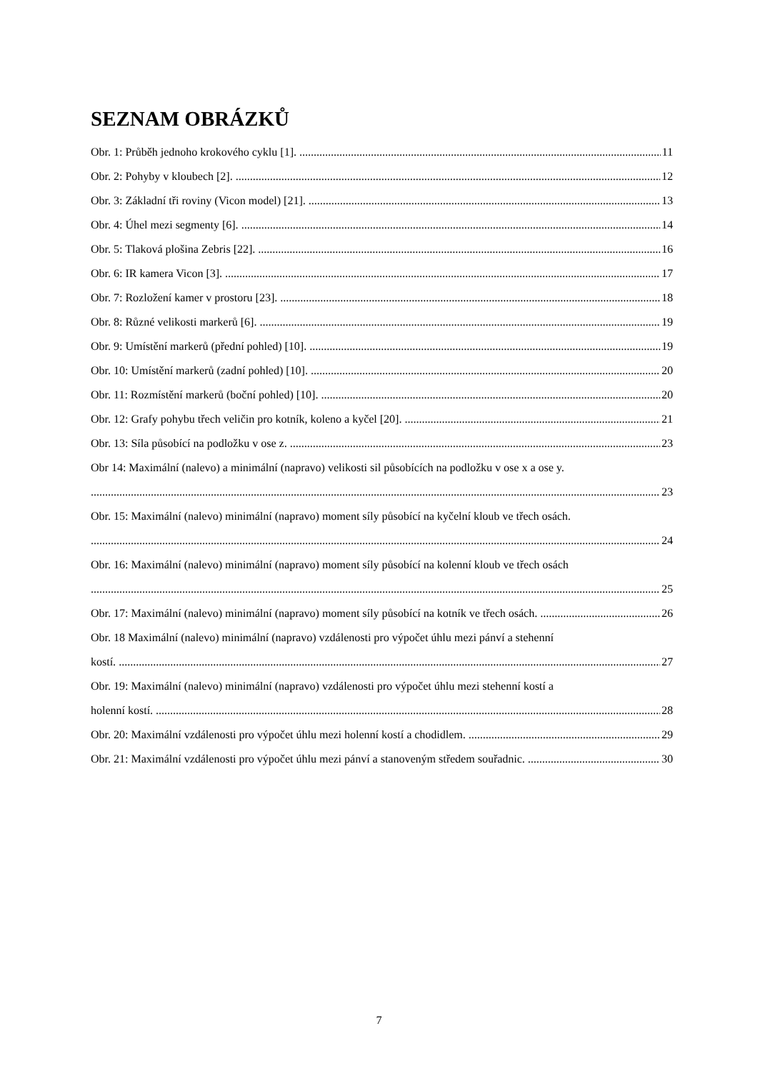SEZNAM OBRÁZKŮ
Obr. 1: Průběh jednoho krokového cyklu [1]. 11
Obr. 2: Pohyby v kloubech [2]. 12
Obr. 3: Základní tři roviny (Vicon model) [21]. 13
Obr. 4: Úhel mezi segmenty [6]. 14
Obr. 5: Tlaková plošina Zebris [22]. 16
Obr. 6: IR kamera Vicon [3]. 17
Obr. 7: Rozložení kamer v prostoru [23]. 18
Obr. 8: Různé velikosti markerů [6]. 19
Obr. 9: Umístění markerů (přední pohled) [10]. 19
Obr. 10: Umístění markerů (zadní pohled) [10]. 20
Obr. 11: Rozmístění markerů (boční pohled) [10]. 20
Obr. 12: Grafy pohybu třech veličin pro kotník, koleno a kyčel [20]. 21
Obr. 13: Síla působící na podložku v ose z. 23
Obr 14: Maximální (nalevo) a minimální (napravo) velikosti sil působících na podložku v ose x a ose y.
23
Obr. 15: Maximální (nalevo) minimální (napravo) moment síly působící na kyčelní kloub ve třech osách.
24
Obr. 16: Maximální (nalevo) minimální (napravo) moment síly působící na kolenní kloub ve třech osách
25
Obr. 17: Maximální (nalevo) minimální (napravo) moment síly působící na kotník ve třech osách. 26
Obr. 18 Maximální (nalevo) minimální (napravo) vzdálenosti pro výpočet úhlu mezi pánví a stehenní
kostí. 27
Obr. 19: Maximální (nalevo) minimální (napravo) vzdálenosti pro výpočet úhlu mezi stehenní kostí a
holenní kostí. 28
Obr. 20: Maximální vzdálenosti pro výpočet úhlu mezi holenní kostí a chodidlem. 29
Obr. 21: Maximální vzdálenosti pro výpočet úhlu mezi pánví a stanoveným středem souřadnic. 30
7